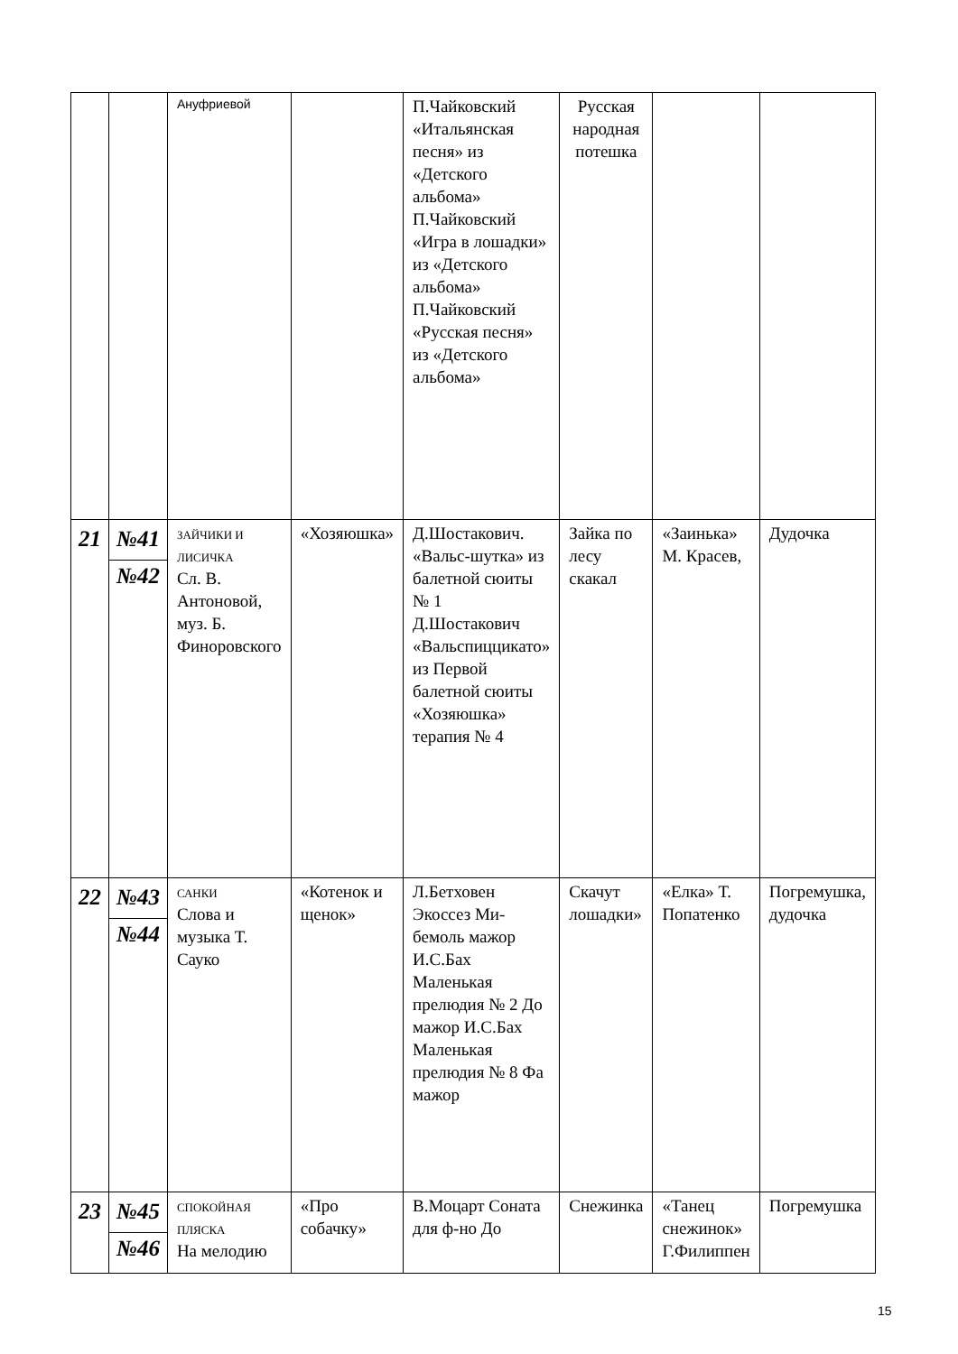| | | Ануфриевой | | П.Чайковский «Итальянская песня» из «Детского альбома» П.Чайковский «Игра в лошадки» из «Детского альбома» П.Чайковский «Русская песня» из «Детского альбома» | Русская народная потешка | | |
| 21 | №41 №42 | ЗАЙЧИКИ И ЛИСИЧКА Сл. В. Антоновой, муз. Б. Финоровского | «Хозяюшка» | Д.Шостакович. «Вальс-шутка» из балетной сюиты № 1 Д.Шостакович «Вальспиццикато» из Первой балетной сюиты «Хозяюшка» терапия № 4 | Зайка по лесу скакал | «Заинька» М. Красев, | Дудочка |
| 22 | №43 №44 | САНКИ Слова и музыка Т. Сауко | «Котенок и щенок» | Л.Бетховен Экоссез Ми-бемоль мажор И.С.Бах Маленькая прелюдия № 2 До мажор И.С.Бах Маленькая прелюдия № 8 Фа мажор | Скачут лошадки» | «Елка» Т. Попатенко | Погремушка, дудочка |
| 23 | №45 №46 | СПОКОЙНАЯ ПЛЯСКА На мелодию | «Про собачку» | В.Моцарт Соната для ф-но До | Снежинка | «Танец снежинок» Г.Филиппен | Погремушка |
15